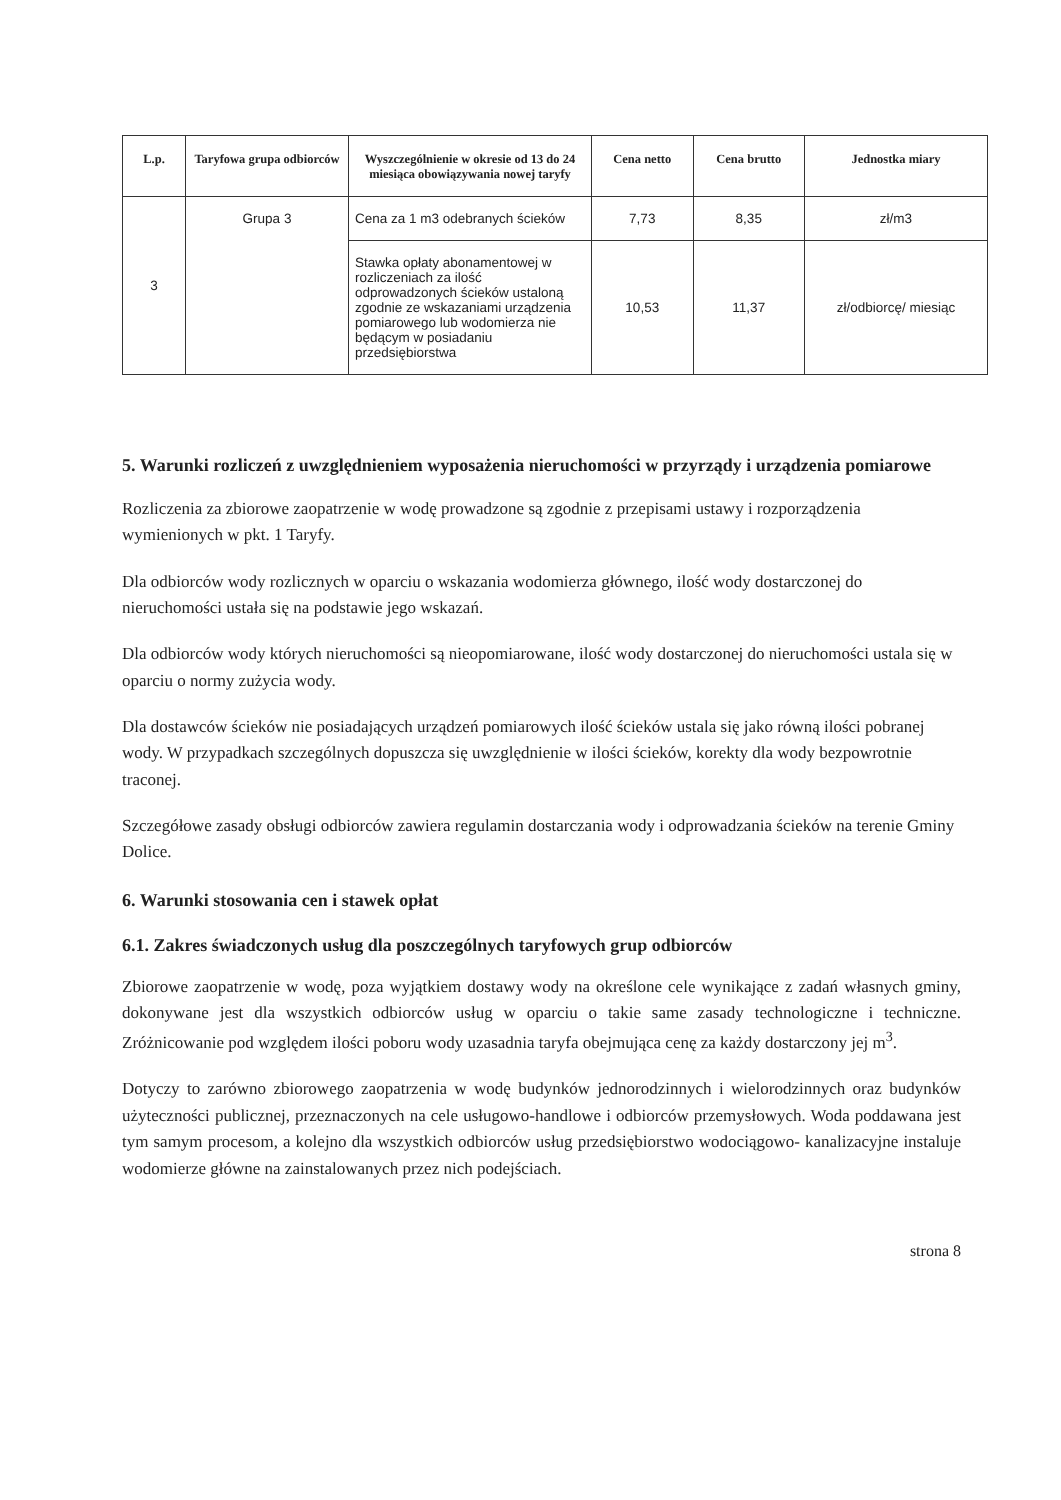| L.p. | Taryfowa grupa odbiorców | Wyszczególnienie w okresie od 13 do 24 miesiąca obowiązywania nowej taryfy | Cena netto | Cena brutto | Jednostka miary |
| --- | --- | --- | --- | --- | --- |
| 3 | Grupa 3 | Cena za 1 m3 odebranych ścieków | 7,73 | 8,35 | zł/m3 |
| | | Stawka opłaty abonamentowej w rozliczeniach za ilość odprowadzonych ścieków ustaloną zgodnie ze wskazaniami urządzenia pomiarowego lub wodomierza nie będącym w posiadaniu przedsiębiorstwa | 10,53 | 11,37 | zł/odbiorcę/ miesiąc |
5. Warunki rozliczeń z uwzględnieniem wyposażenia nieruchomości w przyrządy i urządzenia pomiarowe
Rozliczenia za zbiorowe zaopatrzenie w wodę prowadzone są zgodnie z przepisami ustawy i rozporządzenia wymienionych w pkt. 1 Taryfy.
Dla odbiorców wody rozlicznych w oparciu o wskazania wodomierza głównego, ilość wody dostarczonej do nieruchomości ustała się na podstawie jego wskazań.
Dla odbiorców wody których nieruchomości są nieopomiarowane, ilość wody dostarczonej do nieruchomości ustala się w oparciu o normy zużycia wody.
Dla dostawców ścieków nie posiadających urządzeń pomiarowych ilość ścieków ustala się jako równą ilości pobranej wody. W przypadkach szczególnych dopuszcza się uwzględnienie w ilości ścieków, korekty dla wody bezpowrotnie traconej.
Szczegółowe zasady obsługi odbiorców zawiera regulamin dostarczania wody i odprowadzania ścieków na terenie Gminy Dolice.
6. Warunki stosowania cen i stawek opłat
6.1. Zakres świadczonych usług dla poszczególnych taryfowych grup odbiorców
Zbiorowe zaopatrzenie w wodę, poza wyjątkiem dostawy wody na określone cele wynikające z zadań własnych gminy, dokonywane jest dla wszystkich odbiorców usług w oparciu o takie same zasady technologiczne i techniczne. Zróżnicowanie pod względem ilości poboru wody uzasadnia taryfa obejmująca cenę za każdy dostarczony jej m<sup>3</sup>.
Dotyczy to zarówno zbiorowego zaopatrzenia w wodę budynków jednorodzinnych i wielorodzinnych oraz budynków użyteczności publicznej, przeznaczonych na cele usługowo-handlowe i odbiorców przemysłowych. Woda poddawana jest tym samym procesom, a kolejno dla wszystkich odbiorców usług przedsiębiorstwo wodociągowo- kanalizacyjne instaluje wodomierze główne na zainstalowanych przez nich podejściach.
strona 8